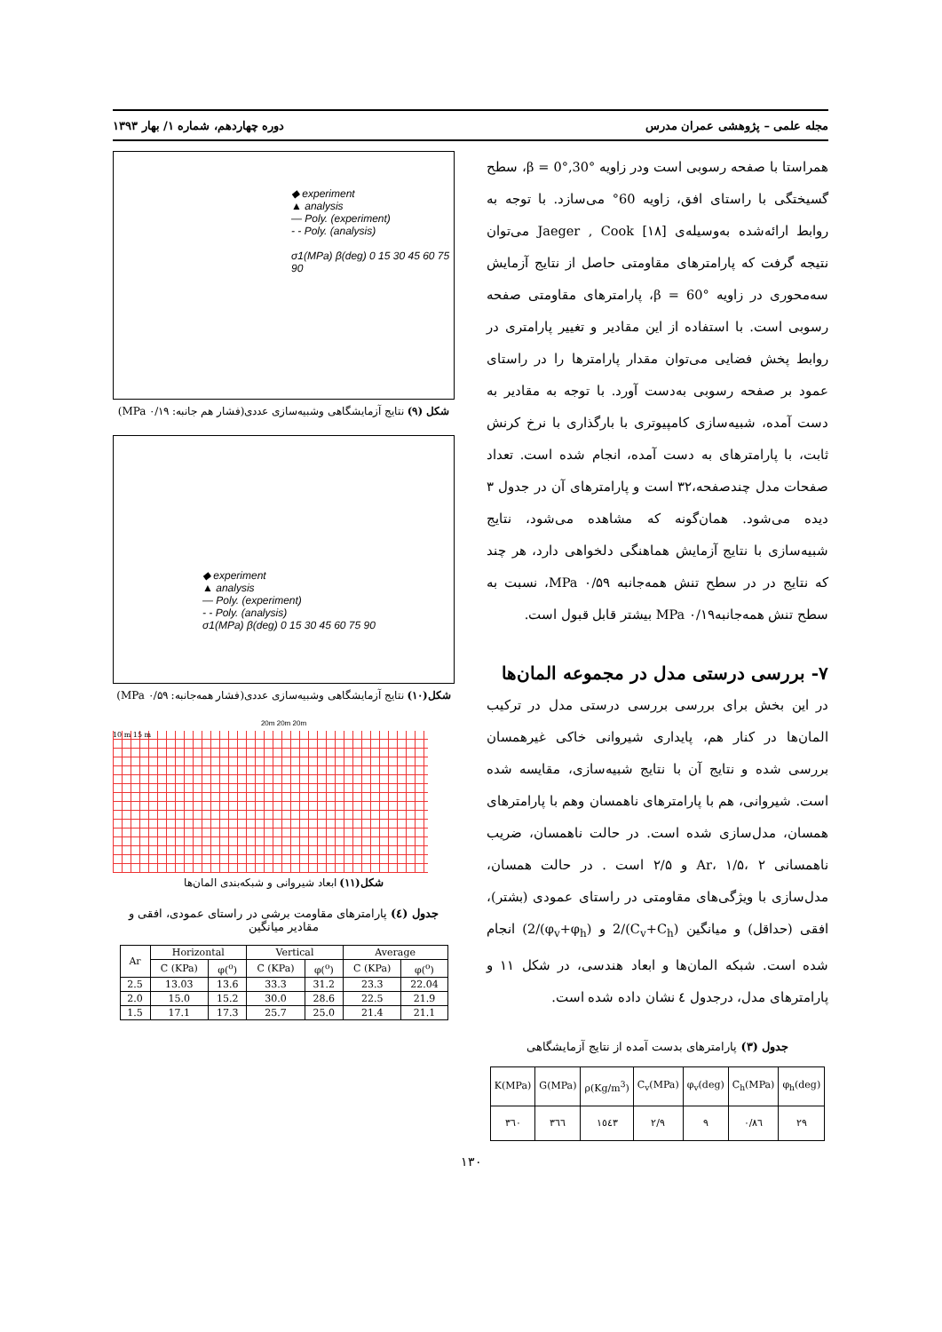مجله علمی – پژوهشی عمران مدرس دوره چهاردهم، شماره ۱/ بهار ۱۳۹۳
همراستا با صفحه رسوبی است ودر زاویه β = 0°,30°، سطح گسیختگی با راستای افق، زاویه 60° می‌سازد. با توجه به روابط ارائه‌شده به‌وسیله‌ی Jaeger , Cook [۱۸] می‌توان نتیجه گرفت که پارامترهای مقاومتی حاصل از نتایج آزمایش سه‌محوری در زاویه β = 60°، پارامترهای مقاومتی صفحه رسوبی است. با استفاده از این مقادیر و تغییر پارامتری در روابط پخش فضایی می‌توان مقدار پارامترها را در راستای عمود بر صفحه رسوبی به‌دست آورد. با توجه به مقادیر به دست آمده، شبیه‌سازی کامپیوتری با بارگذاری با نرخ کرنش ثابت، با پارامترهای به دست آمده، انجام شده است. تعداد صفحات مدل چندصفحه،۳۲ است و پارامترهای آن در جدول ۳ دیده می‌شود. همان‌گونه که مشاهده می‌شود، نتایج شبیه‌سازی با نتایج آزمایش هماهنگی دلخواهی دارد، هر چند که نتایج در در سطح تنش همه‌جانبه ۰/۵۹ MPa، نسبت به سطح تنش همه‌جانبه۰/۱۹ MPa بیشتر قابل قبول است.
۷- بررسی درستی مدل در مجموعه المان‌ها
در این بخش برای بررسی بررسی درستی مدل در ترکیب المان‌ها در کنار هم، پایداری شیروانی خاکی غیرهمسان بررسی شده و نتایج آن با نتایج شبیه‌سازی، مقایسه شده است. شیروانی، هم با پارامترهای ناهمسان وهم با پارامترهای همسان، مدل‌سازی شده است. در حالت ناهمسان، ضریب ناهمسانی Ar، ۱/۵، ۲ و ۲/۵ است . در حالت همسان، مدل‌سازی با ویژگی‌های مقاومتی در راستای عمودی (بشتر)، افقی (حداقل) و میانگین (C<sub>v</sub>+C<sub>h</sub>)/2 و (φ<sub>v</sub>+φ<sub>h</sub>)/2) انجام شده است. شبکه المان‌ها و ابعاد هندسی، در شکل ۱۱ و پارامترهای مدل، درجدول ٤ نشان داده شده است.
جدول (۳) پارامترهای بدست آمده از نتایج آزمایشگاهی
| K(MPa) | G(MPa) | ρ(Kg/m<sup>3</sup>) | C<sub>v</sub>(MPa) | φ<sub>v</sub>(deg) | C<sub>h</sub>(MPa) | φ<sub>h</sub>(deg) |
| --- | --- | --- | --- | --- | --- | --- |
| ۳٦۰ | ۳٦٦ | ۱٥٤۳ | ۲/۹ | ۹ | ۰/۸٦ | ۲۹ |
◆ experiment
▲ analysis
— Poly. (experiment)
- - Poly. (analysis)
σ1(MPa) β(deg) 0 15 30 45 60 75 90
شکل (۹) نتایج آزمایشگاهی وشبیه‌سازی عددی(فشار هم جانبه: ۰/۱۹ MPa)
◆ experiment
▲ analysis
— Poly. (experiment)
- - Poly. (analysis)
σ1(MPa) β(deg) 0 15 30 45 60 75 90
شکل(۱۰) نتایج آزمایشگاهی وشبیه‌سازی عددی(فشار همه‌جانبه: ۰/۵۹ MPa)
20m 20m 20m
10 m 15 m
شکل(۱۱) ابعاد شیروانی و شبکه‌بندی المان‌ها
جدول (٤) پارامترهای مقاومت برشی در راستای عمودی، افقی و مقادیر میانگین
| Ar | Horizontal | | Vertical | | Average | |
| --- | --- | --- | --- | --- | --- | --- |
| | C (KPa) | φ(<sup>o</sup>) | C (KPa) | φ(<sup>o</sup>) | C (KPa) | φ(<sup>o</sup>) |
| 2.5 | 13.03 | 13.6 | 33.3 | 31.2 | 23.3 | 22.04 |
| 2.0 | 15.0 | 15.2 | 30.0 | 28.6 | 22.5 | 21.9 |
| 1.5 | 17.1 | 17.3 | 25.7 | 25.0 | 21.4 | 21.1 |
۱۳۰